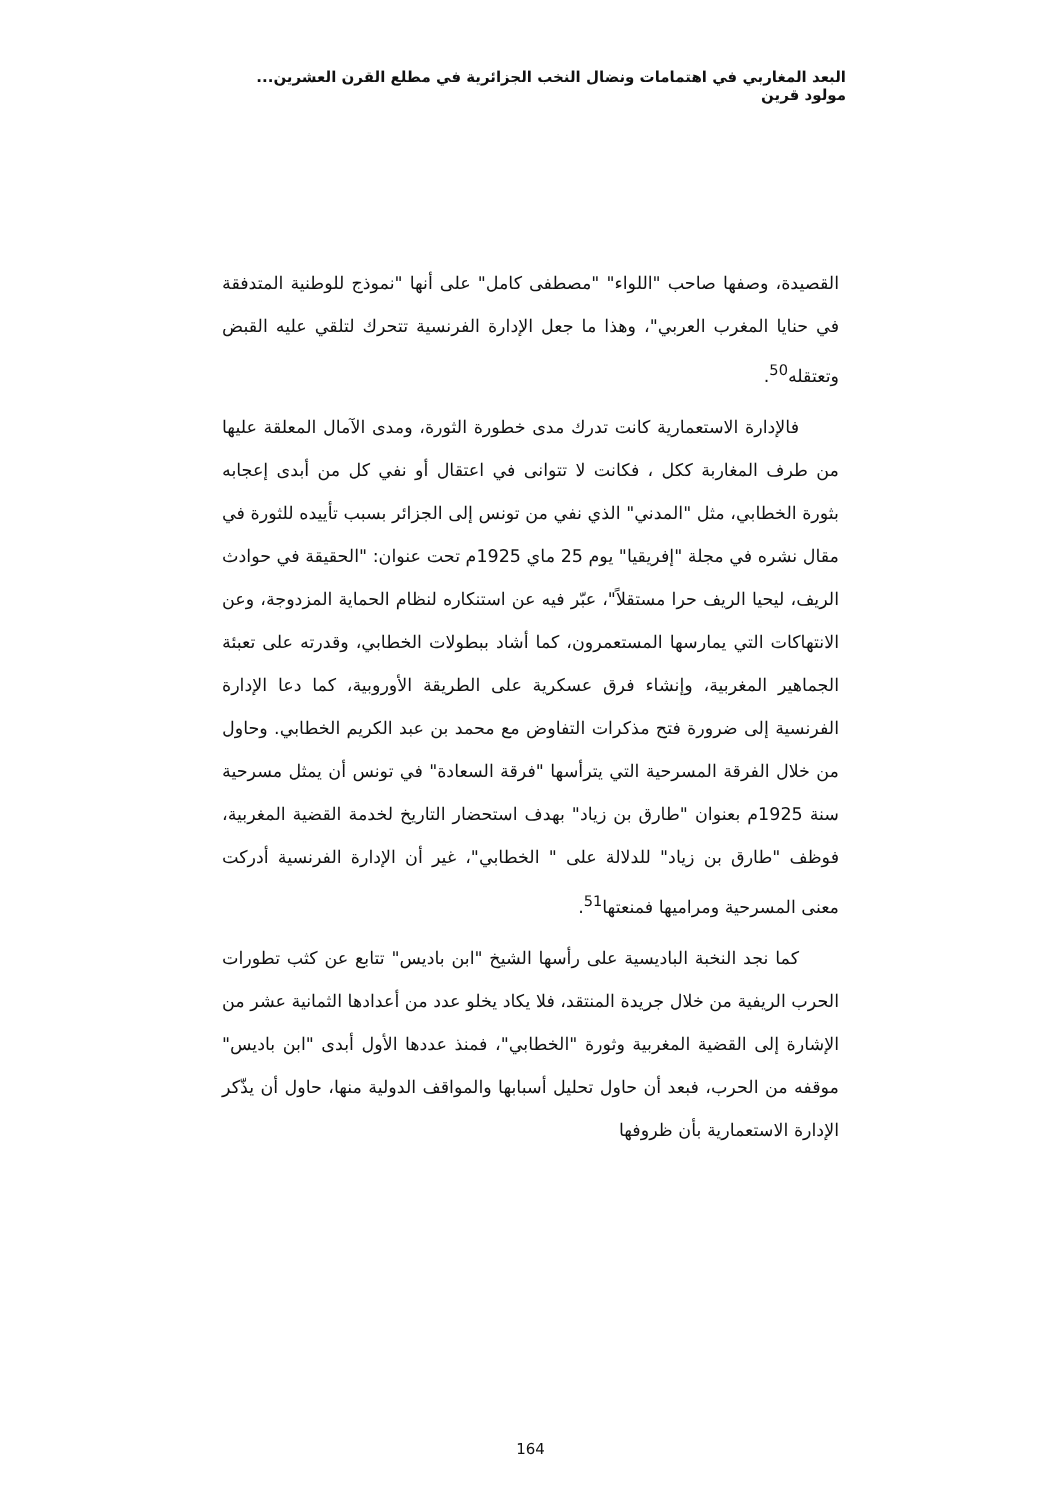البعد المغاربي في اهتمامات ونضال النخب الجزائرية في مطلع القرن العشرين... مولود قرين
القصيدة، وصفها صاحب "اللواء" "مصطفى كامل" على أنها "نموذج للوطنية المتدفقة في حنايا المغرب العربي"، وهذا ما جعل الإدارة الفرنسية تتحرك لتلقي عليه القبض وتعتقله<sup>50</sup>.
فالإدارة الاستعمارية كانت تدرك مدى خطورة الثورة، ومدى الآمال المعلقة عليها من طرف المغاربة ككل ، فكانت لا تتوانى في اعتقال أو نفي كل من أبدى إعجابه بثورة الخطابي، مثل "المدني" الذي نفي من تونس إلى الجزائر بسبب تأييده للثورة في مقال نشره في مجلة "إفريقيا" يوم 25 ماي 1925م تحت عنوان: "الحقيقة في حوادث الريف، ليحيا الريف حرا مستقلاً"، عبّر فيه عن استنكاره لنظام الحماية المزدوجة، وعن الانتهاكات التي يمارسها المستعمرون، كما أشاد ببطولات الخطابي، وقدرته على تعبئة الجماهير المغربية، وإنشاء فرق عسكرية على الطريقة الأوروبية، كما دعا الإدارة الفرنسية إلى ضرورة فتح مذكرات التفاوض مع محمد بن عبد الكريم الخطابي. وحاول من خلال الفرقة المسرحية التي يترأسها "فرقة السعادة" في تونس أن يمثل مسرحية سنة 1925م بعنوان "طارق بن زياد" بهدف استحضار التاريخ لخدمة القضية المغربية، فوظف "طارق بن زياد" للدلالة على " الخطابي"، غير أن الإدارة الفرنسية أدركت معنى المسرحية ومراميها فمنعتها<sup>51</sup>.
كما نجد النخبة الباديسية على رأسها الشيخ "ابن باديس" تتابع عن كثب تطورات الحرب الريفية من خلال جريدة المنتقد، فلا يكاد يخلو عدد من أعدادها الثمانية عشر من الإشارة إلى القضية المغربية وثورة "الخطابي"، فمنذ عددها الأول أبدى "ابن باديس" موقفه من الحرب، فبعد أن حاول تحليل أسبابها والمواقف الدولية منها، حاول أن يذّكر الإدارة الاستعمارية بأن ظروفها
164